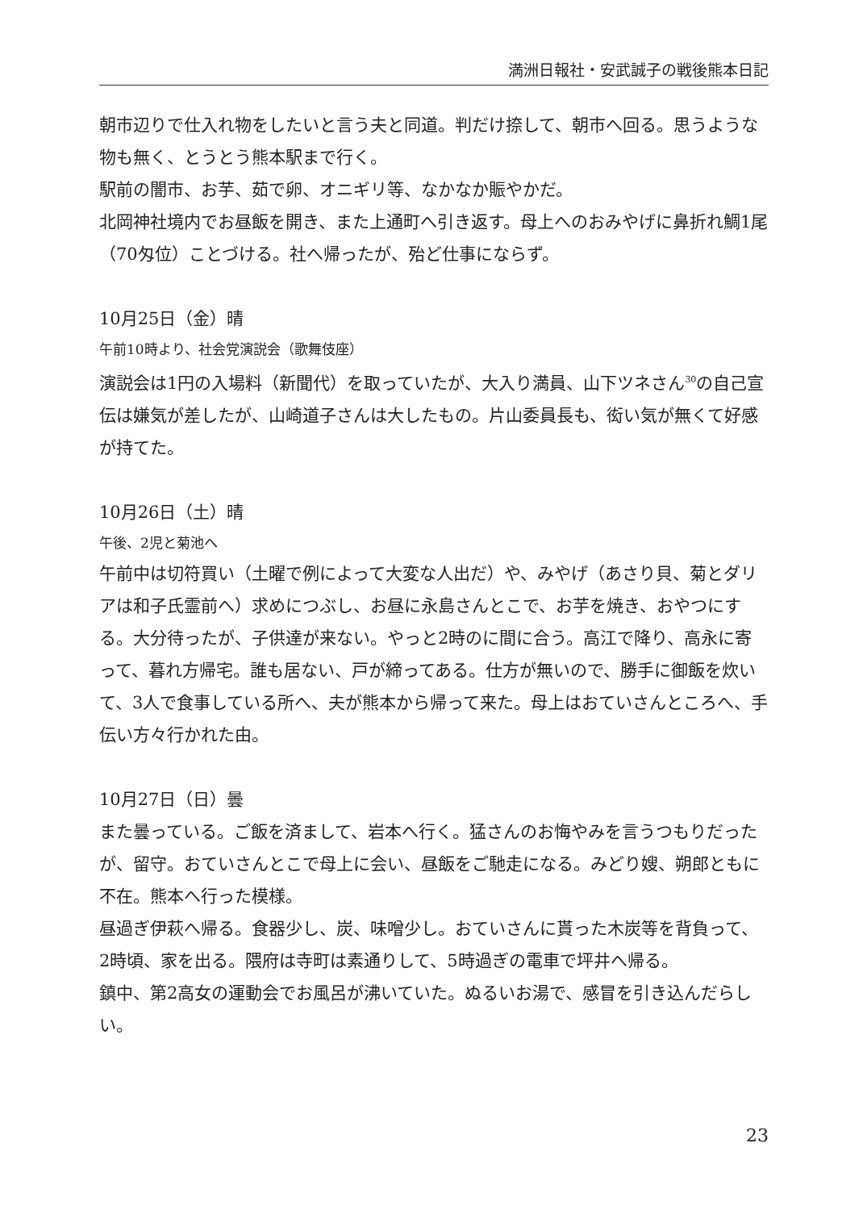満洲日報社・安武誠子の戦後熊本日記
朝市辺りで仕入れ物をしたいと言う夫と同道。判だけ捺して、朝市へ回る。思うような物も無く、とうとう熊本駅まで行く。
駅前の闇市、お芋、茹で卵、オニギリ等、なかなか賑やかだ。
北岡神社境内でお昼飯を開き、また上通町へ引き返す。母上へのおみやげに鼻折れ鯛1尾（70匁位）ことづける。社へ帰ったが、殆ど仕事にならず。
10月25日（金）晴
午前10時より、社会党演説会（歌舞伎座）
演説会は1円の入場料（新聞代）を取っていたが、大入り満員、山下ツネさん<sup>30</sup>の自己宣伝は嫌気が差したが、山崎道子さんは大したもの。片山委員長も、衒い気が無くて好感が持てた。
10月26日（土）晴
午後、2児と菊池へ
午前中は切符買い（土曜で例によって大変な人出だ）や、みやげ（あさり貝、菊とダリアは和子氏霊前へ）求めにつぶし、お昼に永島さんとこで、お芋を焼き、おやつにする。大分待ったが、子供達が来ない。やっと2時のに間に合う。高江で降り、高永に寄って、暮れ方帰宅。誰も居ない、戸が締ってある。仕方が無いので、勝手に御飯を炊いて、3人で食事している所へ、夫が熊本から帰って来た。母上はおていさんところへ、手伝い方々行かれた由。
10月27日（日）曇
また曇っている。ご飯を済まして、岩本へ行く。猛さんのお悔やみを言うつもりだったが、留守。おていさんとこで母上に会い、昼飯をご馳走になる。みどり嫂、朔郎ともに不在。熊本へ行った模様。
昼過ぎ伊萩へ帰る。食器少し、炭、味噌少し。おていさんに貰った木炭等を背負って、2時頃、家を出る。隈府は寺町は素通りして、5時過ぎの電車で坪井へ帰る。
鎮中、第2高女の運動会でお風呂が沸いていた。ぬるいお湯で、感冒を引き込んだらしい。
23